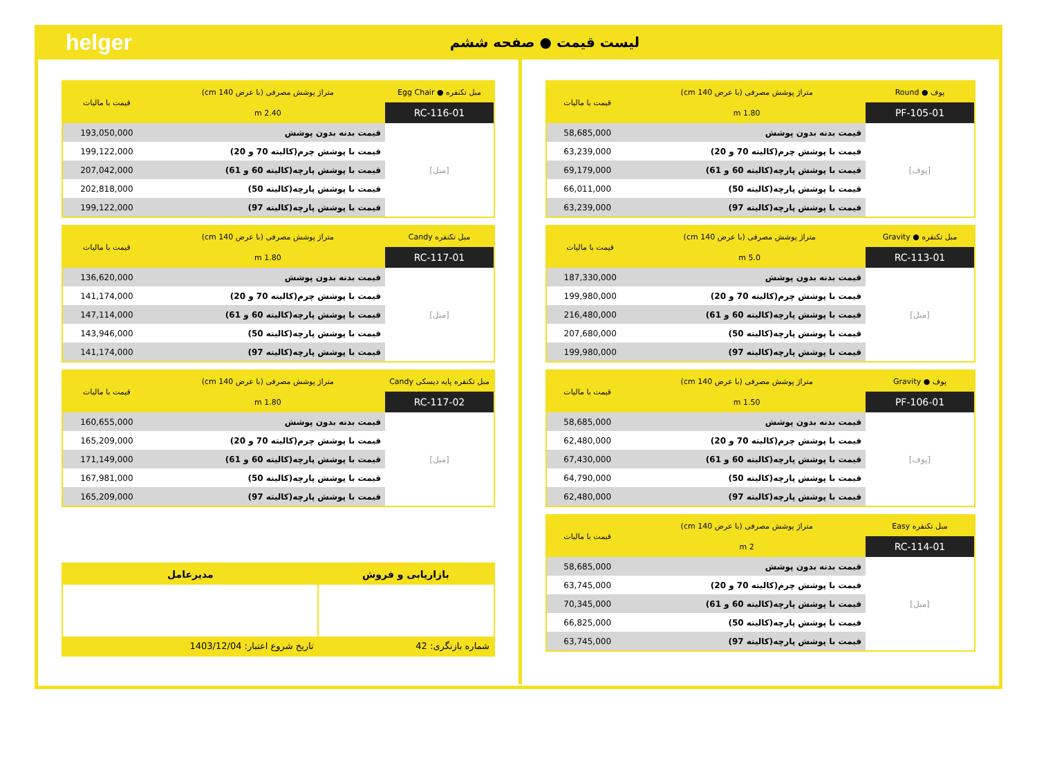helger لیست قیمت ● صفحه ششم
| پوف ● Round | متراژ پوشش مصرفی (با عرض 140 cm) | قیمت با مالیات |
| --- | --- | --- |
| PF-105-01 | 1.80 m | |
| [پوف] | قیمت بدنه بدون پوشش | 58,685,000 |
| | قیمت با پوشش چرم(کالیته 70 و 20) | 63,239,000 |
| | قیمت با پوشش پارچه(کالیته 60 و 61) | 69,179,000 |
| | قیمت با پوشش پارچه(کالیته 50) | 66,011,000 |
| | قیمت با پوشش پارچه(کالیته 97) | 63,239,000 |
| مبل تکنفره ● Gravity | متراژ پوشش مصرفی (با عرض 140 cm) | قیمت با مالیات |
| --- | --- | --- |
| RC-113-01 | 5.0 m | |
| [مبل] | قیمت بدنه بدون پوشش | 187,330,000 |
| | قیمت با پوشش چرم(کالیته 70 و 20) | 199,980,000 |
| | قیمت با پوشش پارچه(کالیته 60 و 61) | 216,480,000 |
| | قیمت با پوشش پارچه(کالیته 50) | 207,680,000 |
| | قیمت با پوشش پارچه(کالیته 97) | 199,980,000 |
| پوف ● Gravity | متراژ پوشش مصرفی (با عرض 140 cm) | قیمت با مالیات |
| --- | --- | --- |
| PF-106-01 | 1.50 m | |
| [پوف] | قیمت بدنه بدون پوشش | 58,685,000 |
| | قیمت با پوشش چرم(کالیته 70 و 20) | 62,480,000 |
| | قیمت با پوشش پارچه(کالیته 60 و 61) | 67,430,000 |
| | قیمت با پوشش پارچه(کالیته 50) | 64,790,000 |
| | قیمت با پوشش پارچه(کالیته 97) | 62,480,000 |
| مبل تکنفره Easy | متراژ پوشش مصرفی (با عرض 140 cm) | قیمت با مالیات |
| --- | --- | --- |
| RC-114-01 | 2 m | |
| [مبل] | قیمت بدنه بدون پوشش | 58,685,000 |
| | قیمت با پوشش چرم(کالیته 70 و 20) | 63,745,000 |
| | قیمت با پوشش پارچه(کالیته 60 و 61) | 70,345,000 |
| | قیمت با پوشش پارچه(کالیته 50) | 66,825,000 |
| | قیمت با پوشش پارچه(کالیته 97) | 63,745,000 |
| مبل تکنفره ● Egg Chair | متراژ پوشش مصرفی (با عرض 140 cm) | قیمت با مالیات |
| --- | --- | --- |
| RC-116-01 | 2.40 m | |
| [مبل] | قیمت بدنه بدون پوشش | 193,050,000 |
| | قیمت با پوشش چرم(کالیته 70 و 20) | 199,122,000 |
| | قیمت با پوشش پارچه(کالیته 60 و 61) | 207,042,000 |
| | قیمت با پوشش پارچه(کالیته 50) | 202,818,000 |
| | قیمت با پوشش پارچه(کالیته 97) | 199,122,000 |
| مبل تکنفره Candy | متراژ پوشش مصرفی (با عرض 140 cm) | قیمت با مالیات |
| --- | --- | --- |
| RC-117-01 | 1.80 m | |
| [مبل] | قیمت بدنه بدون پوشش | 136,620,000 |
| | قیمت با پوشش چرم(کالیته 70 و 20) | 141,174,000 |
| | قیمت با پوشش پارچه(کالیته 60 و 61) | 147,114,000 |
| | قیمت با پوشش پارچه(کالیته 50) | 143,946,000 |
| | قیمت با پوشش پارچه(کالیته 97) | 141,174,000 |
| مبل تکنفره پایه دیسکی Candy | متراژ پوشش مصرفی (با عرض 140 cm) | قیمت با مالیات |
| --- | --- | --- |
| RC-117-02 | 1.80 m | |
| [مبل] | قیمت بدنه بدون پوشش | 160,655,000 |
| | قیمت با پوشش چرم(کالیته 70 و 20) | 165,209,000 |
| | قیمت با پوشش پارچه(کالیته 60 و 61) | 171,149,000 |
| | قیمت با پوشش پارچه(کالیته 50) | 167,981,000 |
| | قیمت با پوشش پارچه(کالیته 97) | 165,209,000 |
| بازاریابی و فروش | مدیرعامل |
| --- | --- |
| شماره بازنگری: 42 | تاریخ شروع اعتبار: 1403/12/04 |